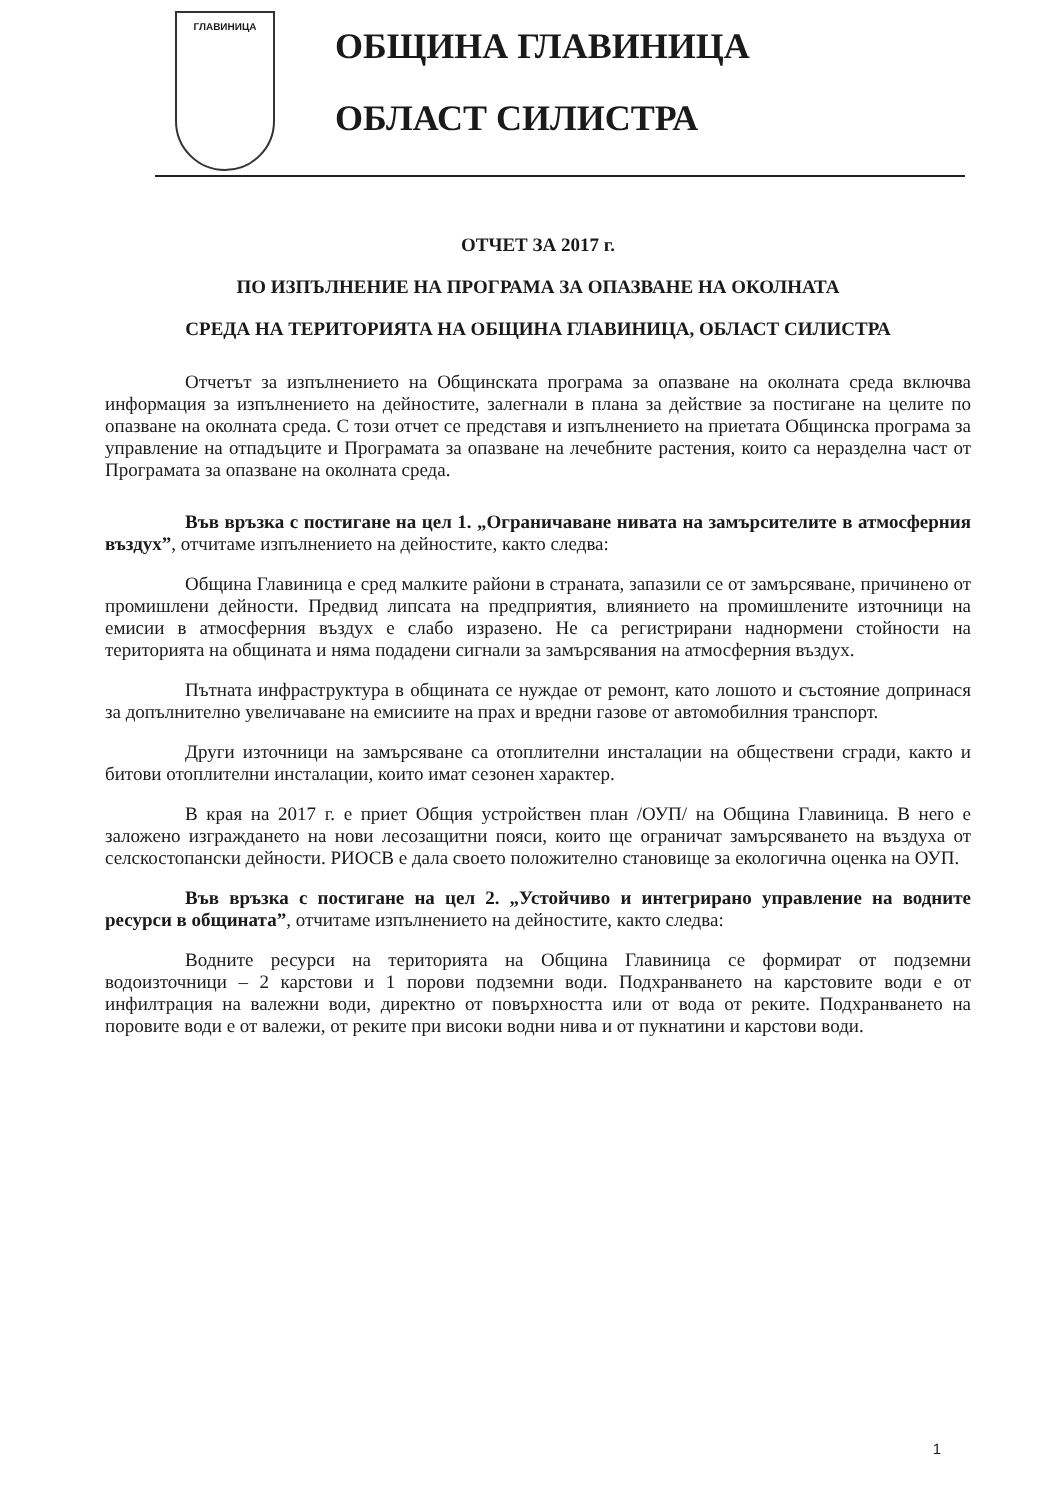ГЛАВИНИЦА
ОБЩИНА ГЛАВИНИЦА
ОБЛАСТ СИЛИСТРА
ОТЧЕТ ЗА 2017 г.
ПО ИЗПЪЛНЕНИЕ НА ПРОГРАМА ЗА ОПАЗВАНЕ НА ОКОЛНАТА
СРЕДА НА ТЕРИТОРИЯТА НА ОБЩИНА ГЛАВИНИЦА, ОБЛАСТ СИЛИСТРА
Отчетът за изпълнението на Общинската програма за опазване на околната среда включва информация за изпълнението на дейностите, залегнали в плана за действие за постигане на целите по опазване на околната среда. С този отчет се представя и изпълнението на приетата Общинска програма за управление на отпадъците и Програмата за опазване на лечебните растения, които са неразделна част от Програмата за опазване на околната среда.
Във връзка с постигане на цел 1. „Ограничаване нивата на замърсителите в атмосферния въздух”, отчитаме изпълнението на дейностите, както следва:
Община Главиница е сред малките райони в страната, запазили се от замърсяване, причинено от промишлени дейности. Предвид липсата на предприятия, влиянието на промишлените източници на емисии в атмосферния въздух е слабо изразено. Не са регистрирани наднормени стойности на територията на общината и няма подадени сигнали за замърсявания на атмосферния въздух.
Пътната инфраструктура в общината се нуждае от ремонт, като лошото и състояние допринася за допълнително увеличаване на емисиите на прах и вредни газове от автомобилния транспорт.
Други източници на замърсяване са отоплителни инсталации на обществени сгради, както и битови отоплителни инсталации, които имат сезонен характер.
В края на 2017 г. е приет Общия устройствен план /ОУП/ на Община Главиница. В него е заложено изграждането на нови лесозащитни пояси, които ще ограничат замърсяването на въздуха от селскостопански дейности. РИОСВ е дала своето положително становище за екологична оценка на ОУП.
Във връзка с постигане на цел 2. „Устойчиво и интегрирано управление на водните ресурси в общината”, отчитаме изпълнението на дейностите, както следва:
Водните ресурси на територията на Община Главиница се формират от подземни водоизточници – 2 карстови и 1 порови подземни води. Подхранването на карстовите води е от инфилтрация на валежни води, директно от повърхността или от вода от реките. Подхранването на поровите води е от валежи, от реките при високи водни нива и от пукнатини и карстови води.
1